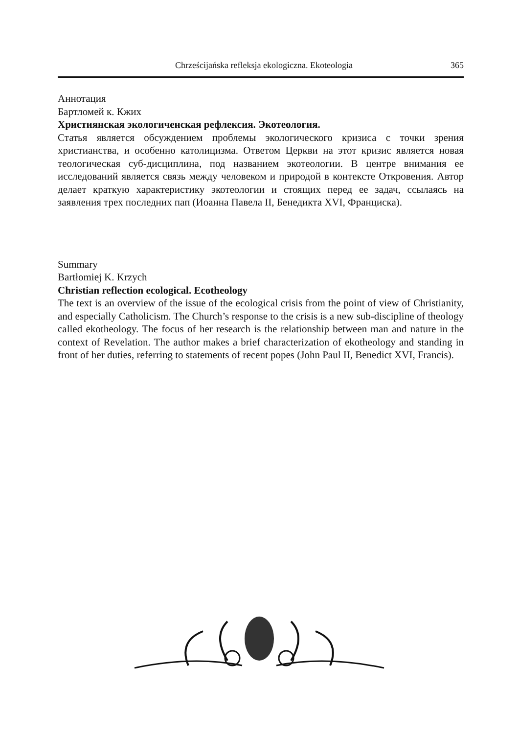Chrześcijańska refleksja ekologiczna. Ekoteologia 365
Аннотация
Бартломей к. Кжих
Християнская экологиченская рефлексия. Экотеология.
Статья является обсуждением проблемы экологического кризиса с точки зрения христианства, и особенно католицизма. Ответом Церкви на этот кризис является новая теологическая суб-дисциплина, под названием экотеологии. В центре внимания ее исследований является связь между человеком и природой в контексте Откровения. Автор делает краткую характеристику экотеологии и стоящих перед ее задач, ссылаясь на заявления трех последних пап (Иоанна Павела II, Бенедикта XVI, Франциска).
Summary
Bartłomiej K. Krzych
Christian reflection ecological. Ecotheology
The text is an overview of the issue of the ecological crisis from the point of view of Christianity, and especially Catholicism. The Church’s response to the crisis is a new sub-discipline of theology called ekotheology. The focus of her research is the relationship between man and nature in the context of Revelation. The author makes a brief characterization of ekotheology and standing in front of her duties, referring to statements of recent popes (John Paul II, Benedict XVI, Francis).